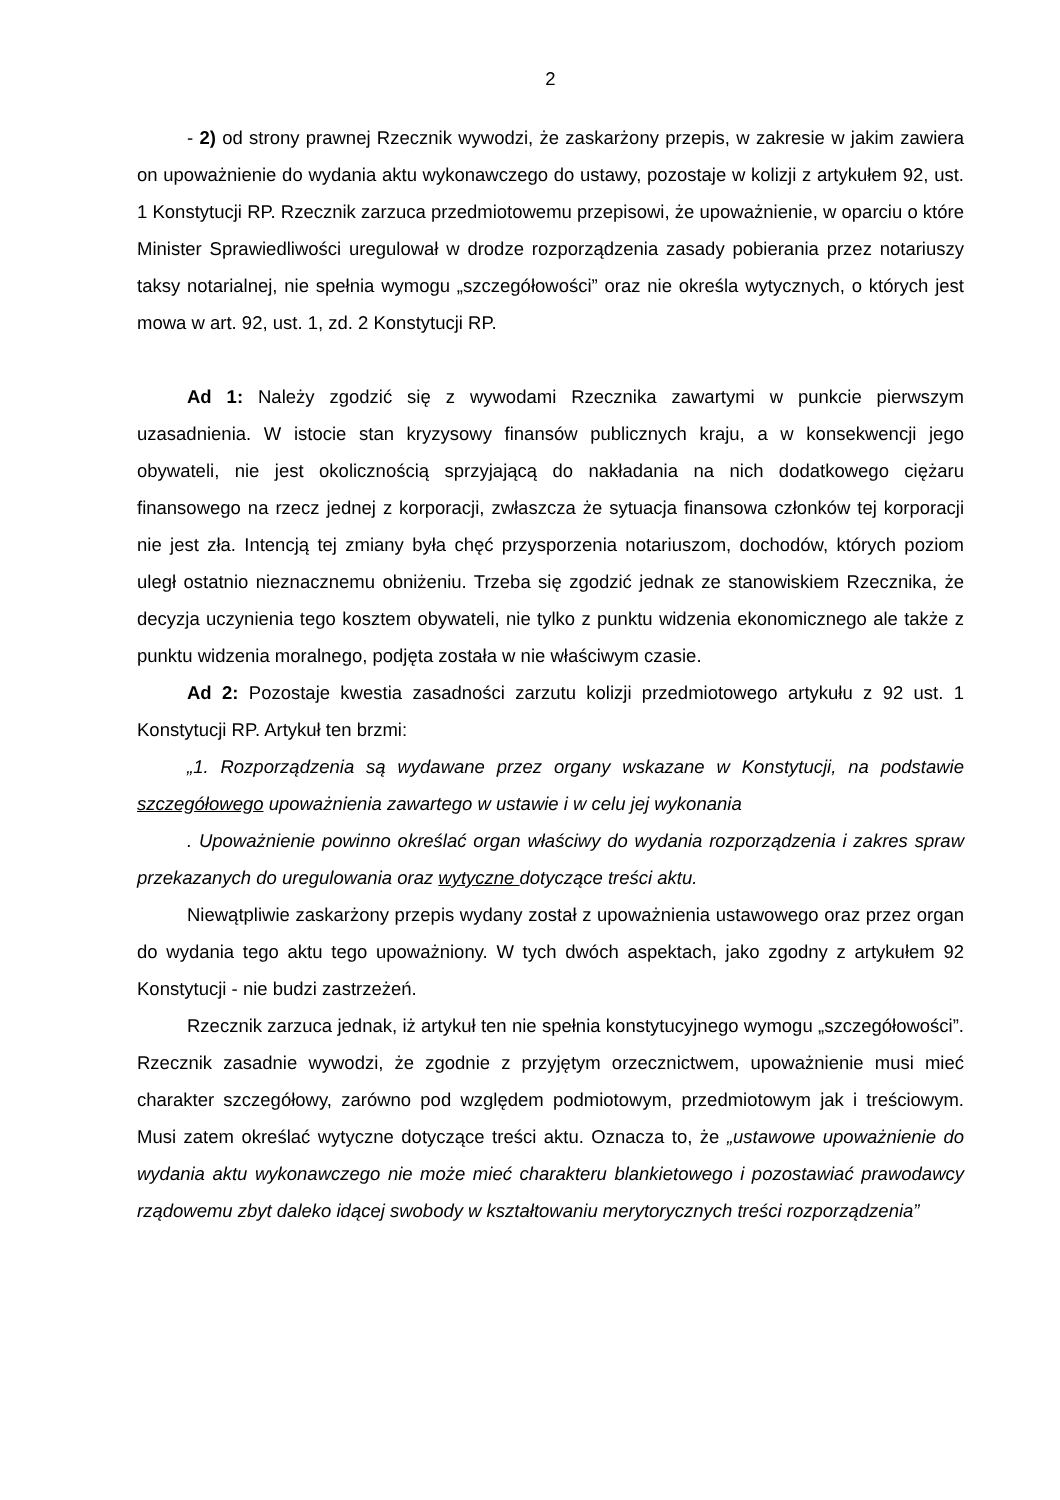2
- 2) od strony prawnej Rzecznik wywodzi, że zaskarżony przepis, w zakresie w jakim zawiera on upoważnienie do wydania aktu wykonawczego do ustawy, pozostaje w kolizji z artykułem 92, ust. 1 Konstytucji RP. Rzecznik zarzuca przedmiotowemu przepisowi, że upoważnienie, w oparciu o które Minister Sprawiedliwości uregulował w drodze rozporządzenia zasady pobierania przez notariuszy taksy notarialnej, nie spełnia wymogu „szczegółowości” oraz nie określa wytycznych, o których jest mowa w art. 92, ust. 1, zd. 2 Konstytucji RP.
Ad 1: Należy zgodzić się z wywodami Rzecznika zawartymi w punkcie pierwszym uzasadnienia. W istocie stan kryzysowy finansów publicznych kraju, a w konsekwencji jego obywateli, nie jest okolicznością sprzyjającą do nakładania na nich dodatkowego ciężaru finansowego na rzecz jednej z korporacji, zwłaszcza że sytuacja finansowa członków tej korporacji nie jest zła. Intencją tej zmiany była chęć przysporzenia notariuszom, dochodów, których poziom uległ ostatnio nieznacznemu obniżeniu. Trzeba się zgodzić jednak ze stanowiskiem Rzecznika, że decyzja uczynienia tego kosztem obywateli, nie tylko z punktu widzenia ekonomicznego ale także z punktu widzenia moralnego, podjęta została w nie właściwym czasie.
Ad 2: Pozostaje kwestia zasadności zarzutu kolizji przedmiotowego artykułu z 92 ust. 1 Konstytucji RP. Artykuł ten brzmi:
„1. Rozporządzenia są wydawane przez organy wskazane w Konstytucji, na podstawie szczegółowego upoważnienia zawartego w ustawie i w celu jej wykonania
. Upoważnienie powinno określać organ właściwy do wydania rozporządzenia i zakres spraw przekazanych do uregulowania oraz wytyczne dotyczące treści aktu.
Niewątpliwie zaskarżony przepis wydany został z upoważnienia ustawowego oraz przez organ do wydania tego aktu tego upoważniony. W tych dwóch aspektach, jako zgodny z artykułem 92 Konstytucji - nie budzi zastrzeżeń.
Rzecznik zarzuca jednak, iż artykuł ten nie spełnia konstytucyjnego wymogu „szczegółowości”. Rzecznik zasadnie wywodzi, że zgodnie z przyjętym orzecznictwem, upoważnienie musi mieć charakter szczegółowy, zarówno pod względem podmiotowym, przedmiotowym jak i treściowym. Musi zatem określać wytyczne dotyczące treści aktu. Oznacza to, że „ustawowe upoważnienie do wydania aktu wykonawczego nie może mieć charakteru blankietowego i pozostawiać prawodawcy rządowemu zbyt daleko idącej swobody w kształtowaniu merytorycznych treści rozporządzenia”